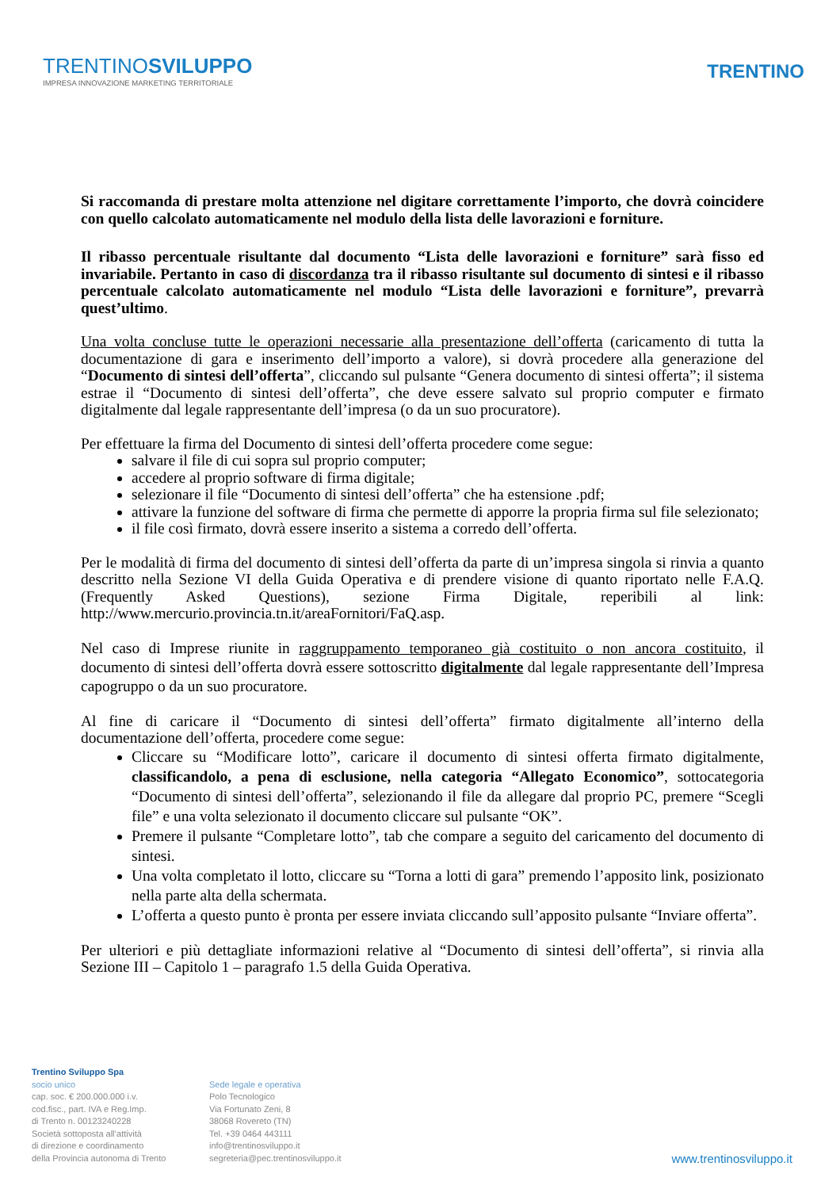TRENTINOSVILUPPO
IMPRESA INNOVAZIONE MARKETING TERRITORIALE
TRENTINO
Si raccomanda di prestare molta attenzione nel digitare correttamente l’importo, che dovrà coincidere con quello calcolato automaticamente nel modulo della lista delle lavorazioni e forniture.
Il ribasso percentuale risultante dal documento “Lista delle lavorazioni e forniture” sarà fisso ed invariabile. Pertanto in caso di discordanza tra il ribasso risultante sul documento di sintesi e il ribasso percentuale calcolato automaticamente nel modulo “Lista delle lavorazioni e forniture”, prevarrà quest’ultimo.
Una volta concluse tutte le operazioni necessarie alla presentazione dell’offerta (caricamento di tutta la documentazione di gara e inserimento dell’importo a valore), si dovrà procedere alla generazione del “Documento di sintesi dell’offerta”, cliccando sul pulsante “Genera documento di sintesi offerta”; il sistema estrae il “Documento di sintesi dell’offerta”, che deve essere salvato sul proprio computer e firmato digitalmente dal legale rappresentante dell’impresa (o da un suo procuratore).
Per effettuare la firma del Documento di sintesi dell’offerta procedere come segue:
salvare il file di cui sopra sul proprio computer;
accedere al proprio software di firma digitale;
selezionare il file “Documento di sintesi dell’offerta” che ha estensione .pdf;
attivare la funzione del software di firma che permette di apporre la propria firma sul file selezionato;
il file così firmato, dovrà essere inserito a sistema a corredo dell’offerta.
Per le modalità di firma del documento di sintesi dell’offerta da parte di un’impresa singola si rinvia a quanto descritto nella Sezione VI della Guida Operativa e di prendere visione di quanto riportato nelle F.A.Q. (Frequently Asked Questions), sezione Firma Digitale, reperibili al link: http://www.mercurio.provincia.tn.it/areaFornitori/FaQ.asp.
Nel caso di Imprese riunite in raggruppamento temporaneo già costituito o non ancora costituito, il documento di sintesi dell’offerta dovrà essere sottoscritto digitalmente dal legale rappresentante dell’Impresa capogruppo o da un suo procuratore.
Al fine di caricare il “Documento di sintesi dell’offerta” firmato digitalmente all’interno della documentazione dell’offerta, procedere come segue:
Cliccare su “Modificare lotto”, caricare il documento di sintesi offerta firmato digitalmente, classificandolo, a pena di esclusione, nella categoria “Allegato Economico”, sottocategoria “Documento di sintesi dell’offerta”, selezionando il file da allegare dal proprio PC, premere “Scegli file” e una volta selezionato il documento cliccare sul pulsante “OK”.
Premere il pulsante “Completare lotto”, tab che compare a seguito del caricamento del documento di sintesi.
Una volta completato il lotto, cliccare su “Torna a lotti di gara” premendo l’apposito link, posizionato nella parte alta della schermata.
L’offerta a questo punto è pronta per essere inviata cliccando sull’apposito pulsante “Inviare offerta”.
Per ulteriori e più dettagliate informazioni relative al “Documento di sintesi dell’offerta”, si rinvia alla Sezione III – Capitolo 1 – paragrafo 1.5 della Guida Operativa.
Trentino Sviluppo Spa
socio unico
cap. soc. € 200.000.000 i.v.
cod.fisc., part. IVA e Reg.Imp.
di Trento n. 00123240228
Società sottoposta all’attività
di direzione e coordinamento
della Provincia autonoma di Trento
Sede legale e operativa
Polo Tecnologico
Via Fortunato Zeni, 8
38068 Rovereto (TN)
Tel. +39 0464 443111
info@trentinosviluppo.it
segreteria@pec.trentinosviluppo.it
www.trentinosviluppo.it